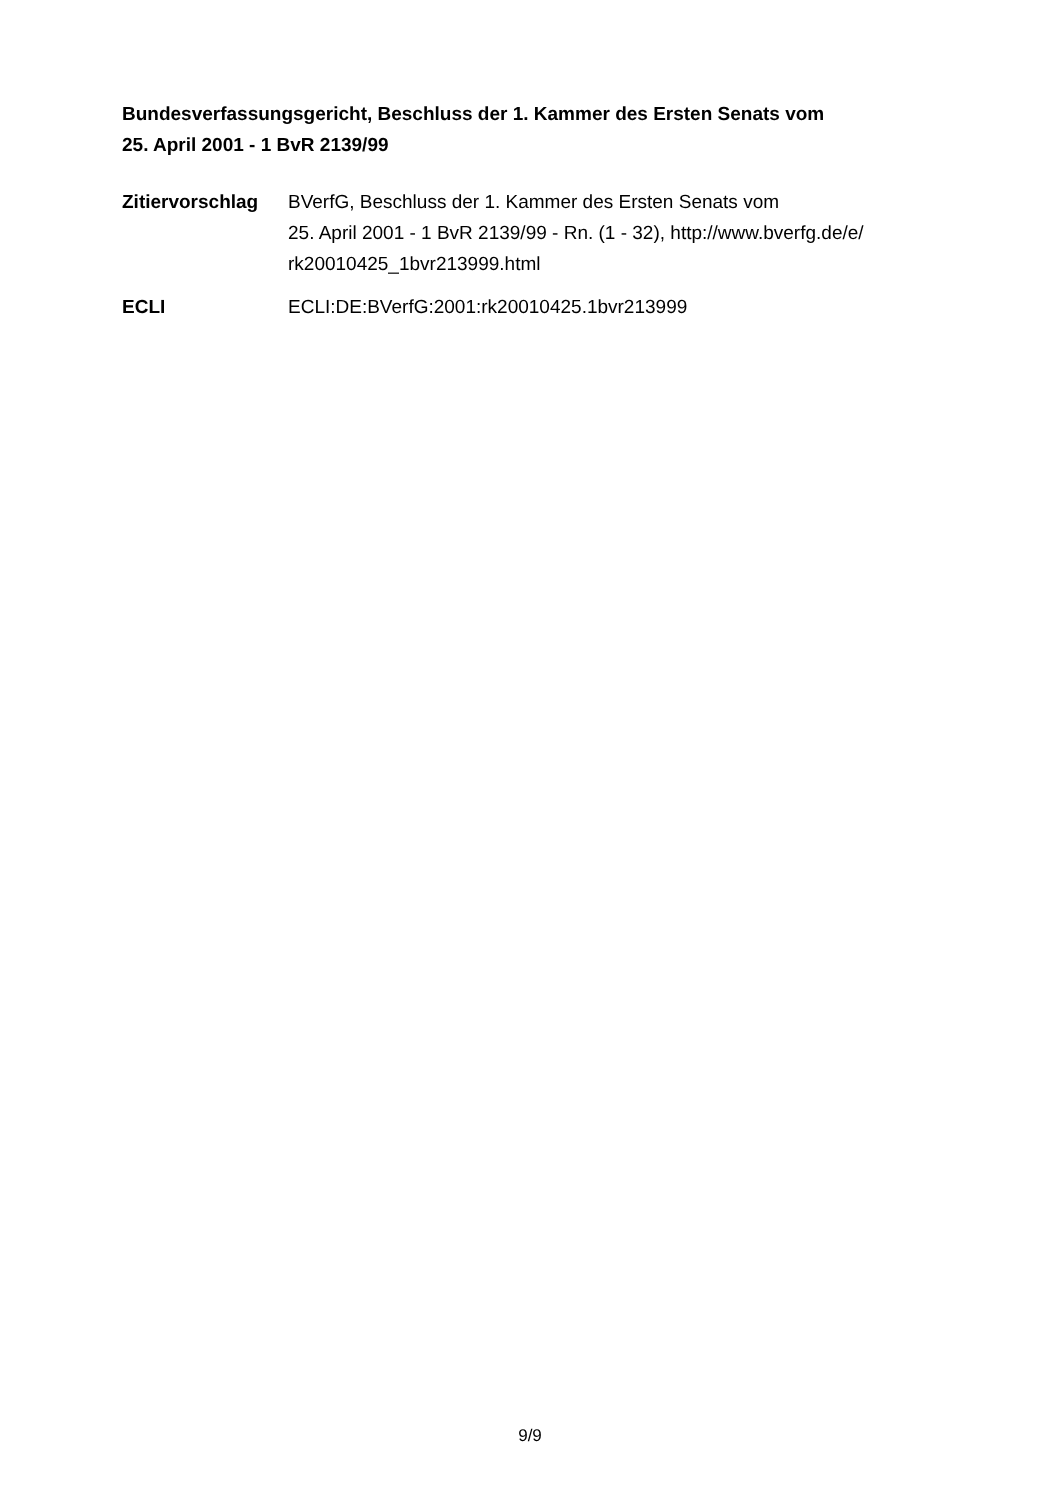Bundesverfassungsgericht, Beschluss der 1. Kammer des Ersten Senats vom
25. April 2001 - 1 BvR 2139/99
Zitiervorschlag
BVerfG, Beschluss der 1. Kammer des Ersten Senats vom
25. April 2001 - 1 BvR 2139/99 - Rn. (1 - 32), http://www.bverfg.de/e/
rk20010425_1bvr213999.html
ECLI ECLI:DE:BVerfG:2001:rk20010425.1bvr213999
9/9